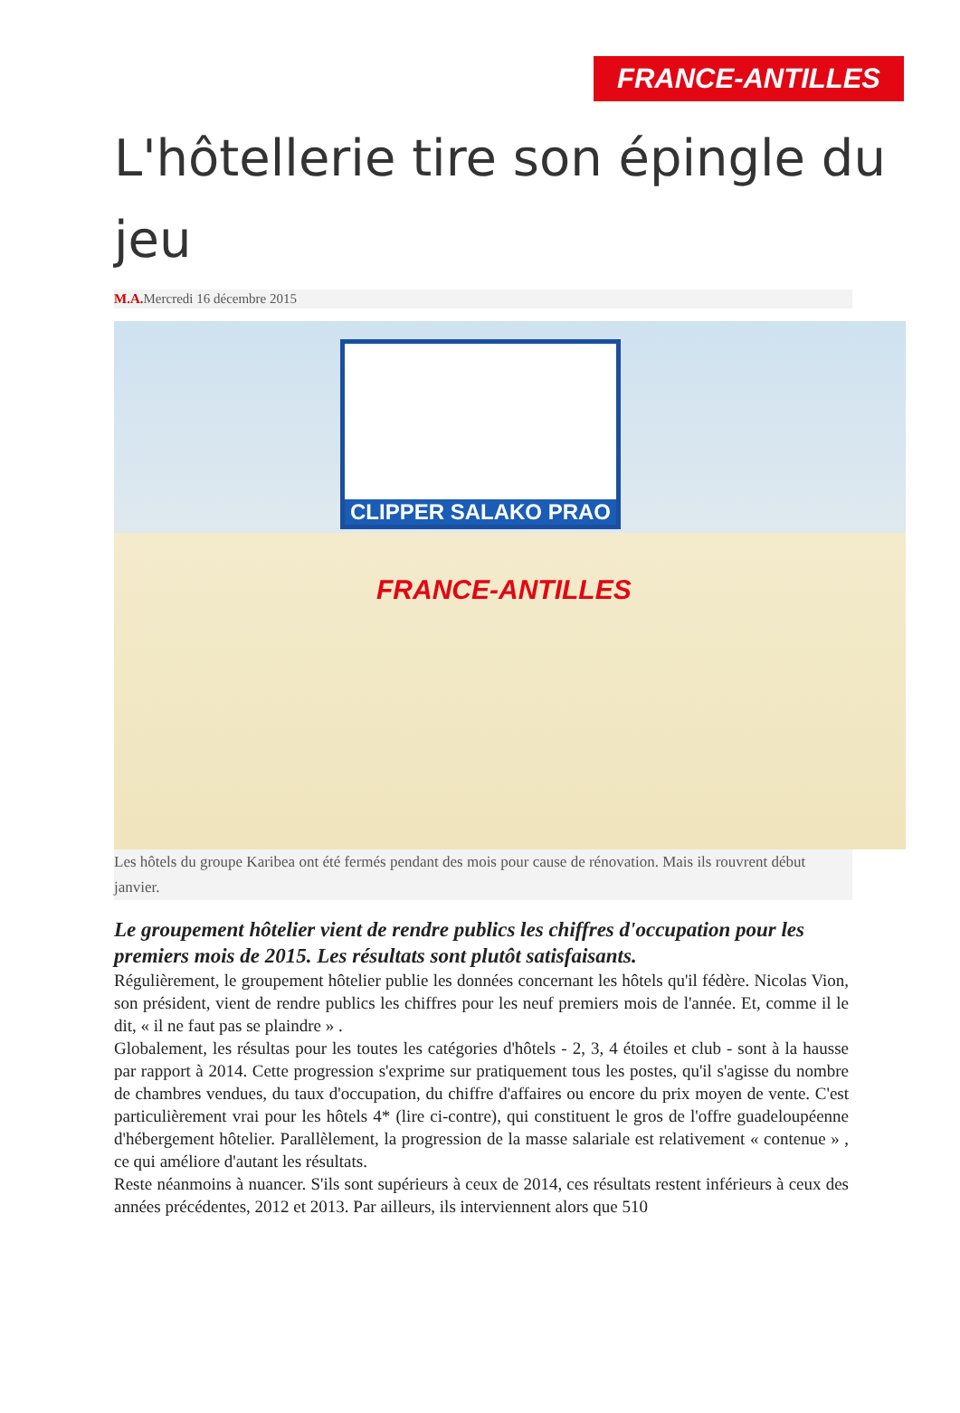FRANCE-ANTILLES
L'hôtellerie tire son épingle du jeu
M.A. Mercredi 16 décembre 2015
CLIPPER SALAKO PRAO
FRANCE-ANTILLES
Les hôtels du groupe Karibea ont été fermés pendant des mois pour cause de rénovation. Mais ils rouvrent début janvier.
Le groupement hôtelier vient de rendre publics les chiffres d'occupation pour les premiers mois de 2015. Les résultats sont plutôt satisfaisants.
Régulièrement, le groupement hôtelier publie les données concernant les hôtels qu'il fédère. Nicolas Vion, son président, vient de rendre publics les chiffres pour les neuf premiers mois de l'année. Et, comme il le dit, « il ne faut pas se plaindre » .
Globalement, les résultas pour les toutes les catégories d'hôtels - 2, 3, 4 étoiles et club - sont à la hausse par rapport à 2014. Cette progression s'exprime sur pratiquement tous les postes, qu'il s'agisse du nombre de chambres vendues, du taux d'occupation, du chiffre d'affaires ou encore du prix moyen de vente. C'est particulièrement vrai pour les hôtels 4* (lire ci-contre), qui constituent le gros de l'offre guadeloupéenne d'hébergement hôtelier. Parallèlement, la progression de la masse salariale est relativement « contenue » , ce qui améliore d'autant les résultats.
Reste néanmoins à nuancer. S'ils sont supérieurs à ceux de 2014, ces résultats restent inférieurs à ceux des années précédentes, 2012 et 2013. Par ailleurs, ils interviennent alors que 510